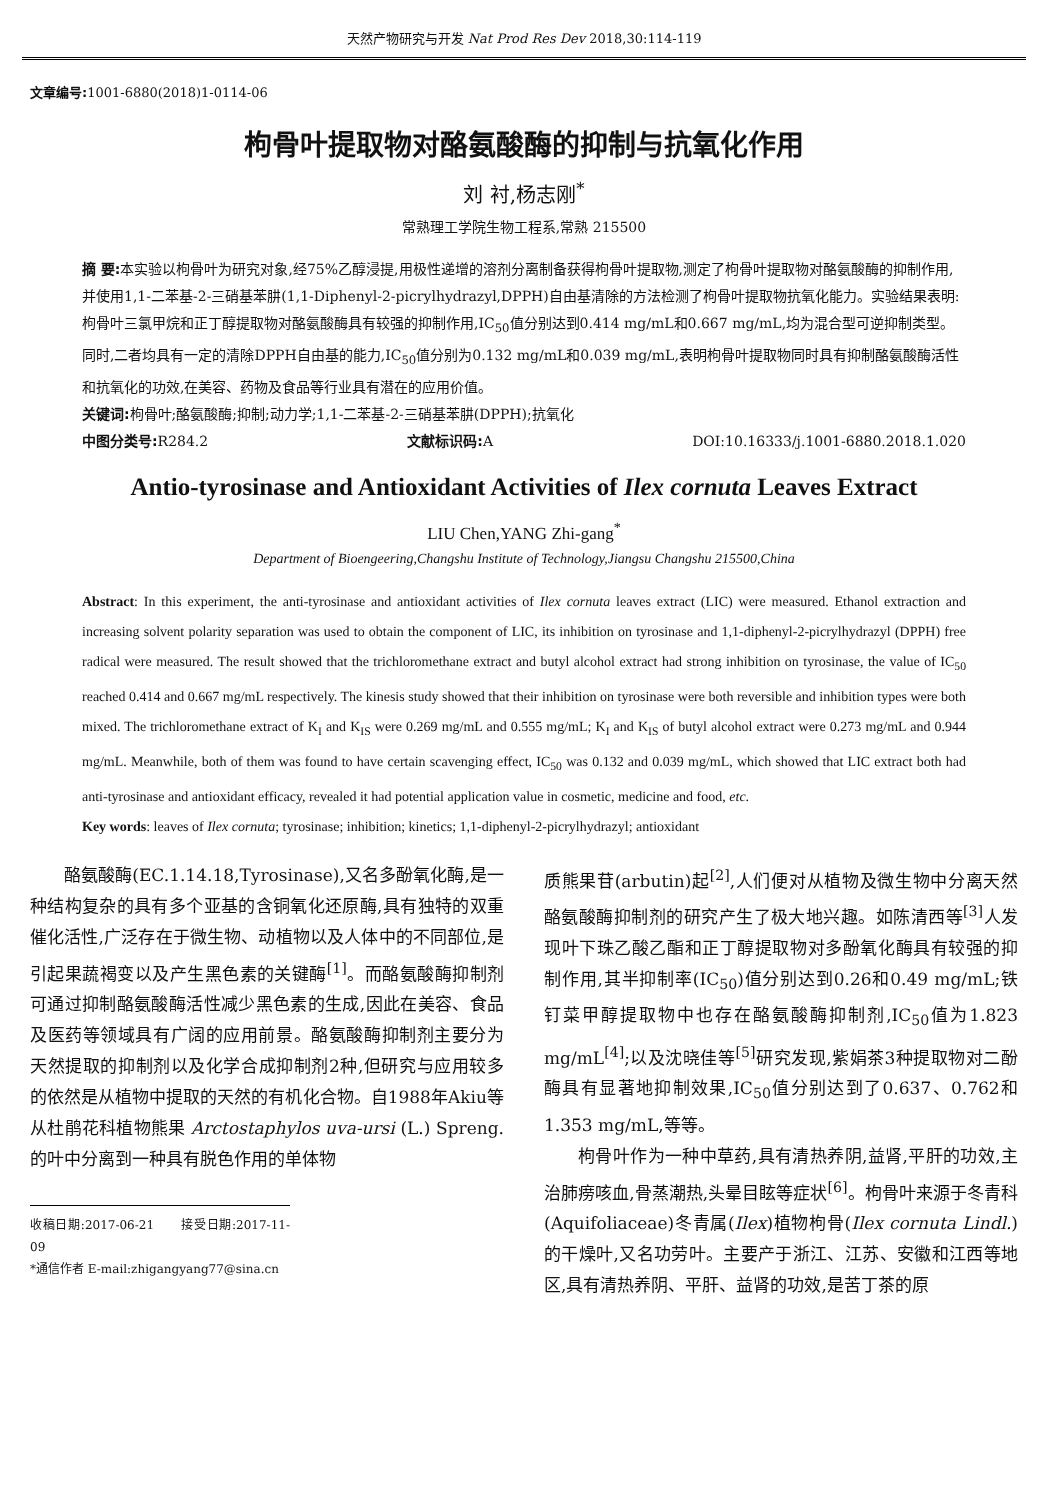天然产物研究与开发 Nat Prod Res Dev 2018,30:114-119
文章编号: 1001-6880(2018)1-0114-06
枸骨叶提取物对酪氨酸酶的抑制与抗氧化作用
刘 衬,杨志刚<sup>*</sup>
常熟理工学院生物工程系,常熟 215500
摘 要: 本实验以枸骨叶为研究对象,经75%乙醇浸提,用极性递增的溶剂分离制备获得枸骨叶提取物,测定了枸骨叶提取物对酪氨酸酶的抑制作用,并使用1,1-二苯基-2-三硝基苯肼(1,1-Diphenyl-2-picrylhydrazyl,DPPH)自由基清除的方法检测了枸骨叶提取物抗氧化能力。实验结果表明:枸骨叶三氯甲烷和正丁醇提取物对酪氨酸酶具有较强的抑制作用,IC<sub>50</sub>值分别达到0.414 mg/mL和0.667 mg/mL,均为混合型可逆抑制类型。同时,二者均具有一定的清除DPPH自由基的能力,IC<sub>50</sub>值分别为0.132 mg/mL和0.039 mg/mL,表明枸骨叶提取物同时具有抑制酪氨酸酶活性和抗氧化的功效,在美容、药物及食品等行业具有潜在的应用价值。
关键词: 枸骨叶;酪氨酸酶;抑制;动力学;1,1-二苯基-2-三硝基苯肼(DPPH);抗氧化
中图分类号: R284.2 文献标识码: A DOI:10.16333/j.1001-6880.2018.1.020
Antio-tyrosinase and Antioxidant Activities of Ilex cornuta Leaves Extract
LIU Chen,YANG Zhi-gang<sup>*</sup>
Department of Bioengeering,Changshu Institute of Technology,Jiangsu Changshu 215500,China
Abstract: In this experiment, the anti-tyrosinase and antioxidant activities of Ilex cornuta leaves extract (LIC) were measured. Ethanol extraction and increasing solvent polarity separation was used to obtain the component of LIC, its inhibition on tyrosinase and 1,1-diphenyl-2-picrylhydrazyl (DPPH) free radical were measured. The result showed that the trichloromethane extract and butyl alcohol extract had strong inhibition on tyrosinase, the value of IC<sub>50</sub> reached 0.414 and 0.667 mg/mL respectively. The kinesis study showed that their inhibition on tyrosinase were both reversible and inhibition types were both mixed. The trichloromethane extract of K<sub>I</sub> and K<sub>IS</sub> were 0.269 mg/mL and 0.555 mg/mL; K<sub>I</sub> and K<sub>IS</sub> of butyl alcohol extract were 0.273 mg/mL and 0.944 mg/mL. Meanwhile, both of them was found to have certain scavenging effect, IC<sub>50</sub> was 0.132 and 0.039 mg/mL, which showed that LIC extract both had anti-tyrosinase and antioxidant efficacy, revealed it had potential application value in cosmetic, medicine and food, etc.
Key words: leaves of Ilex cornuta; tyrosinase; inhibition; kinetics; 1,1-diphenyl-2-picrylhydrazyl; antioxidant
酪氨酸酶(EC.1.14.18,Tyrosinase),又名多酚氧化酶,是一种结构复杂的具有多个亚基的含铜氧化还原酶,具有独特的双重催化活性,广泛存在于微生物、动植物以及人体中的不同部位,是引起果蔬褐变以及产生黑色素的关键酶<sup>[1]</sup>。而酪氨酸酶抑制剂可通过抑制酪氨酸酶活性减少黑色素的生成,因此在美容、食品及医药等领域具有广阔的应用前景。酪氨酸酶抑制剂主要分为天然提取的抑制剂以及化学合成抑制剂2种,但研究与应用较多的依然是从植物中提取的天然的有机化合物。自1988年Akiu等从杜鹃花科植物熊果 Arctostaphylos uva-ursi (L.) Spreng. 的叶中分离到一种具有脱色作用的单体物
收稿日期:2017-06-21 接受日期:2017-11-09
*通信作者 E-mail:zhigangyang77@sina.cn
质熊果苷(arbutin)起<sup>[2]</sup>,人们便对从植物及微生物中分离天然酪氨酸酶抑制剂的研究产生了极大地兴趣。如陈清西等<sup>[3]</sup>人发现叶下珠乙酸乙酯和正丁醇提取物对多酚氧化酶具有较强的抑制作用,其半抑制率(IC<sub>50</sub>)值分别达到0.26和0.49 mg/mL;铁钉菜甲醇提取物中也存在酪氨酸酶抑制剂,IC<sub>50</sub>值为1.823 mg/mL<sup>[4]</sup>;以及沈晓佳等<sup>[5]</sup>研究发现,紫娟茶3种提取物对二酚酶具有显著地抑制效果,IC<sub>50</sub>值分别达到了0.637、0.762和1.353 mg/mL,等等。
枸骨叶作为一种中草药,具有清热养阴,益肾,平肝的功效,主治肺痨咳血,骨蒸潮热,头晕目眩等症状<sup>[6]</sup>。枸骨叶来源于冬青科(Aquifoliaceae)冬青属(Ilex)植物枸骨(Ilex cornuta Lindl.)的干燥叶,又名功劳叶。主要产于浙江、江苏、安徽和江西等地区,具有清热养阴、平肝、益肾的功效,是苦丁茶的原